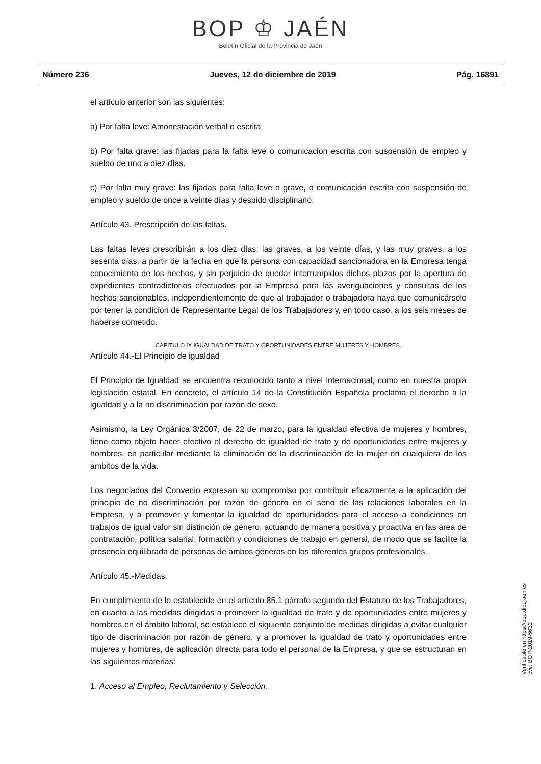BOP ♔ JAÉN
Boletín Oficial de la Provincia de Jaén
Número 236 Jueves, 12 de diciembre de 2019 Pág. 16891
el artículo anterior son las siguientes:
a) Por falta leve: Amonestación verbal o escrita
b) Por falta grave: las fijadas para la falta leve o comunicación escrita con suspensión de empleo y sueldo de uno a diez días.
c) Por falta muy grave: las fijadas para falta leve o grave, o comunicación escrita con suspensión de empleo y sueldo de once a veinte días y despido disciplinario.
Artículo 43. Prescripción de las faltas.
Las faltas leves prescribirán a los diez días; las graves, a los veinte días, y las muy graves, a los sesenta días, a partir de la fecha en que la persona con capacidad sancionadora en la Empresa tenga conocimiento de los hechos, y sin perjuicio de quedar interrumpidos dichos plazos por la apertura de expedientes contradictorios efectuados por la Empresa para las averiguaciones y consultas de los hechos sancionables, independientemente de que al trabajador o trabajadora haya que comunicárselo por tener la condición de Representante Legal de los Trabajadores y, en todo caso, a los seis meses de haberse cometido.
CAPITULO IX IGUALDAD DE TRATO Y OPORTUNIDADES ENTRE MUJERES Y HOMBRES.
Artículo 44.-El Principio de igualdad
El Principio de Igualdad se encuentra reconocido tanto a nivel internacional, como en nuestra propia legislación estatal. En concreto, el artículo 14 de la Constitución Española proclama el derecho a la igualdad y a la no discriminación por razón de sexo.
Asimismo, la Ley Orgánica 3/2007, de 22 de marzo, para la igualdad efectiva de mujeres y hombres, tiene como objeto hacer efectivo el derecho de igualdad de trato y de oportunidades entre mujeres y hombres, en particular mediante la eliminación de la discriminación de la mujer en cualquiera de los ámbitos de la vida.
Los negociados del Convenio expresan su compromiso por contribuir eficazmente a la aplicación del principio de no discriminación por razón de género en el seno de las relaciones laborales en la Empresa, y a promover y fomentar la igualdad de oportunidades para el acceso a condiciones en trabajos de igual valor sin distinción de género, actuando de manera positiva y proactiva en las área de contratación, política salarial, formación y condiciones de trabajo en general, de modo que se facilite la presencia equilibrada de personas de ambos géneros en los diferentes grupos profesionales.
Artículo 45.-Medidas.
En cumplimiento de lo establecido en el artículo 85.1 párrafo segundo del Estatuto de los Trabajadores, en cuanto a las medidas dirigidas a promover la igualdad de trato y de oportunidades entre mujeres y hombres en el ámbito laboral, se establece el siguiente conjunto de medidas dirigidas a evitar cualquier tipo de discriminación por razón de género, y a promover la igualdad de trato y oportunidades entre mujeres y hombres, de aplicación directa para todo el personal de la Empresa, y que se estructuran en las siguientes materias:
1. Acceso al Empleo, Reclutamiento y Selección.
Verificable en https://bop.dipujaen.es
cve: BOP-2019-5633